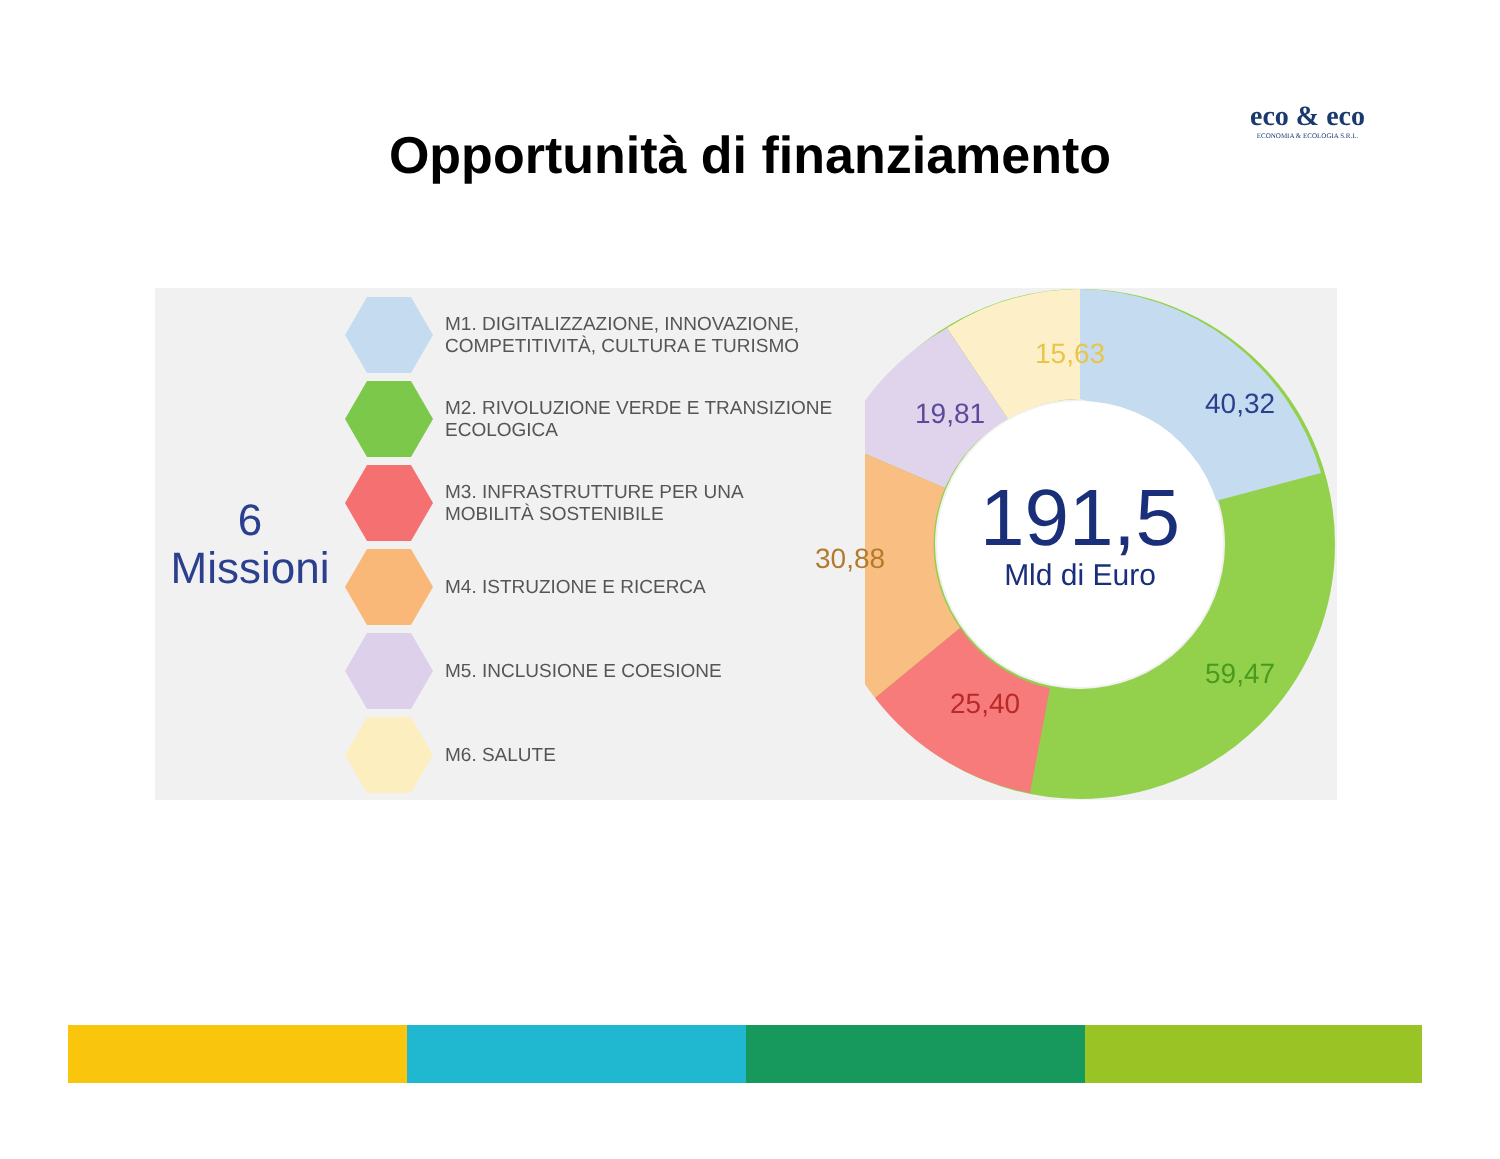eco & eco
ECONOMIA & ECOLOGIA S.R.L.
Opportunità di finanziamento
6
Missioni
M1. DIGITALIZZAZIONE, INNOVAZIONE,
COMPETITIVITÀ, CULTURA E TURISMO
M2. RIVOLUZIONE VERDE E TRANSIZIONE
ECOLOGICA
M3. INFRASTRUTTURE PER UNA
MOBILITÀ SOSTENIBILE
M4. ISTRUZIONE E RICERCA
M5. INCLUSIONE E COESIONE
M6. SALUTE
15,63
40,32
19,81
30,88
25,40
59,47
191,5
Mld di Euro